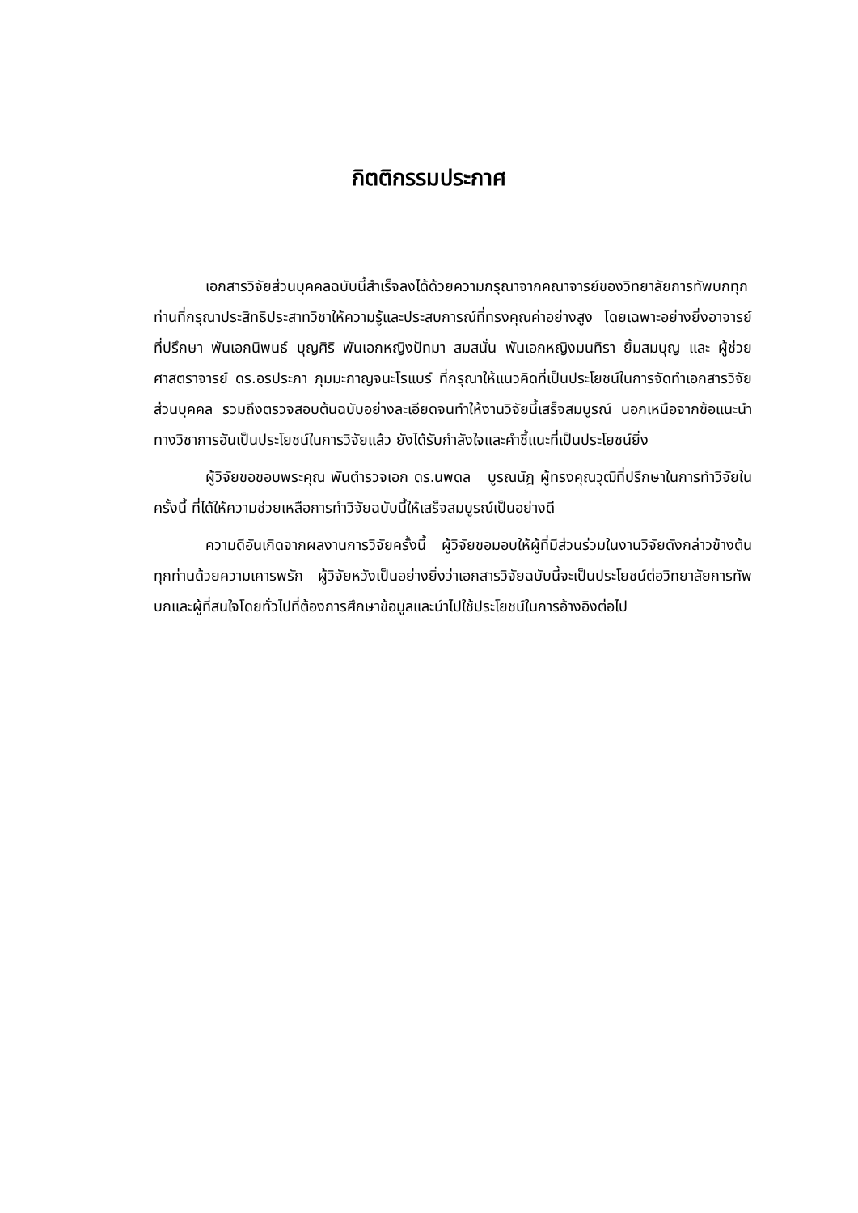กิตติกรรมประกาศ
เอกสารวิจัยส่วนบุคคลฉบับนี้สำเร็จลงได้ด้วยความกรุณาจากคณาจารย์ของวิทยาลัยการทัพบกทุกท่านที่กรุณาประสิทธิประสาทวิชาให้ความรู้และประสบการณ์ที่ทรงคุณค่าอย่างสูง โดยเฉพาะอย่างยิ่งอาจารย์ที่ปรึกษา พันเอกนิพนธ์ บุญศิริ พันเอกหญิงปัทมา สมสนั่น พันเอกหญิงมนทิรา ยิ้มสมบุญ และ ผู้ช่วยศาสตราจารย์ ดร.อรประภา ภุมมะกาญจนะโรแบร์ ที่กรุณาให้แนวคิดที่เป็นประโยชน์ในการจัดทำเอกสารวิจัยส่วนบุคคล รวมถึงตรวจสอบต้นฉบับอย่างละเอียดจนทำให้งานวิจัยนี้เสร็จสมบูรณ์ นอกเหนือจากข้อแนะนำทางวิชาการอันเป็นประโยชน์ในการวิจัยแล้ว ยังได้รับกำลังใจและคำชี้แนะที่เป็นประโยชน์ยิ่ง
ผู้วิจัยขอขอบพระคุณ พันตำรวจเอก ดร.นพดล บูรณนัฎ ผู้ทรงคุณวุฒิที่ปรึกษาในการทำวิจัยในครั้งนี้ ที่ได้ให้ความช่วยเหลือการทำวิจัยฉบับนี้ให้เสร็จสมบูรณ์เป็นอย่างดี
ความดีอันเกิดจากผลงานการวิจัยครั้งนี้ ผู้วิจัยขอมอบให้ผู้ที่มีส่วนร่วมในงานวิจัยดังกล่าวข้างต้นทุกท่านด้วยความเคารพรัก ผู้วิจัยหวังเป็นอย่างยิ่งว่าเอกสารวิจัยฉบับนี้จะเป็นประโยชน์ต่อวิทยาลัยการทัพบกและผู้ที่สนใจโดยทั่วไปที่ต้องการศึกษาข้อมูลและนำไปใช้ประโยชน์ในการอ้างอิงต่อไป